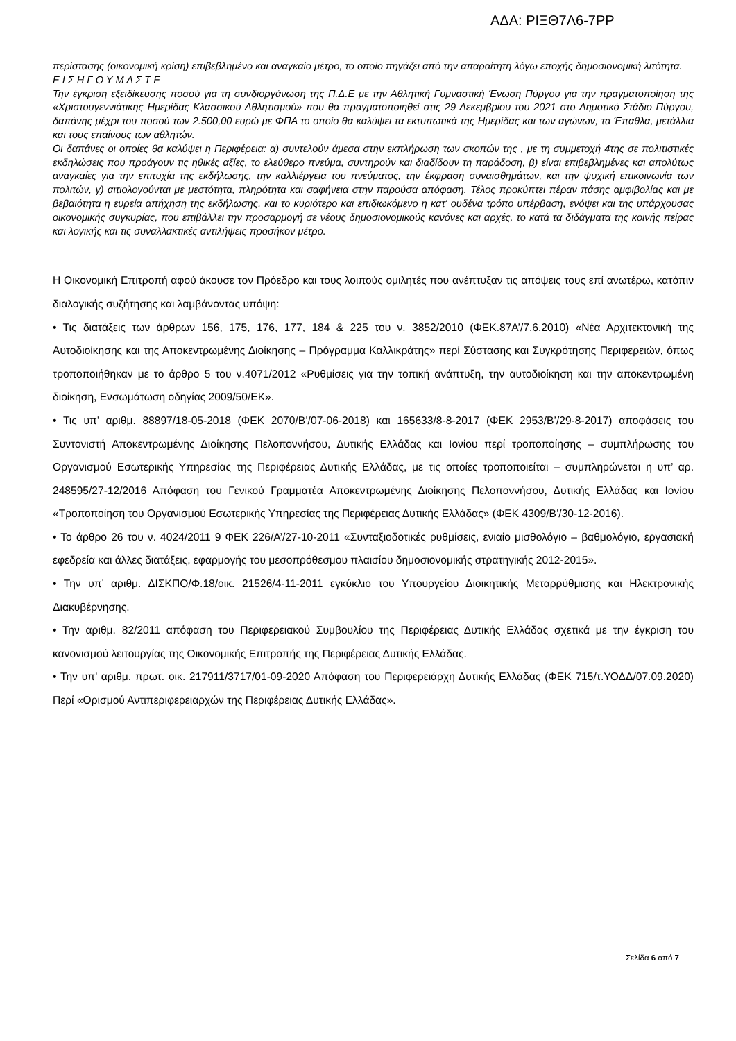ΑΔΑ: ΡΙΞΘ7Λ6-7ΡΡ
περίστασης (οικονομική κρίση) επιβεβλημένο και αναγκαίο μέτρο, το οποίο πηγάζει από την απαραίτητη λόγω εποχής δημοσιονομική λιτότητα.
Ε Ι Σ Η Γ Ο Υ Μ Α Σ Τ Ε
Την έγκριση εξειδίκευσης ποσού για τη συνδιοργάνωση της Π.Δ.Ε με την Αθλητική Γυμναστική Ένωση Πύργου για την πραγματοποίηση της «Χριστουγεννιάτικης Ημερίδας Κλασσικού Αθλητισμού» που θα πραγματοποιηθεί στις 29 Δεκεμβρίου του 2021 στο Δημοτικό Στάδιο Πύργου, δαπάνης μέχρι του ποσού των 2.500,00 ευρώ με ΦΠΑ το οποίο θα καλύψει τα εκτυπωτικά της Ημερίδας και των αγώνων, τα Έπαθλα, μετάλλια και τους επαίνους των αθλητών.
Οι δαπάνες οι οποίες θα καλύψει η Περιφέρεια: α) συντελούν άμεσα στην εκπλήρωση των σκοπών της , με τη συμμετοχή 4της σε πολιτιστικές εκδηλώσεις που προάγουν τις ηθικές αξίες, το ελεύθερο πνεύμα, συντηρούν και διαδίδουν τη παράδοση, β) είναι επιβεβλημένες και απολύτως αναγκαίες για την επιτυχία της εκδήλωσης, την καλλιέργεια του πνεύματος, την έκφραση συναισθημάτων, και την ψυχική επικοινωνία των πολιτών, γ) αιτιολογούνται με μεστότητα, πληρότητα και σαφήνεια στην παρούσα απόφαση. Τέλος προκύπτει πέραν πάσης αμφιβολίας και με βεβαιότητα η ευρεία απήχηση της εκδήλωσης, και το κυριότερο και επιδιωκόμενο η κατ' ουδένα τρόπο υπέρβαση, ενόψει και της υπάρχουσας οικονομικής συγκυρίας, που επιβάλλει την προσαρμογή σε νέους δημοσιονομικούς κανόνες και αρχές, το κατά τα διδάγματα της κοινής πείρας και λογικής και τις συναλλακτικές αντιλήψεις προσήκον μέτρο.
Η Οικονομική Επιτροπή αφού άκουσε τον Πρόεδρο και τους λοιπούς ομιλητές που ανέπτυξαν τις απόψεις τους επί ανωτέρω, κατόπιν διαλογικής συζήτησης και λαμβάνοντας υπόψη:
• Τις διατάξεις των άρθρων 156, 175, 176, 177, 184 & 225 του ν. 3852/2010 (ΦΕΚ.87Α’/7.6.2010) «Νέα Αρχιτεκτονική της Αυτοδιοίκησης και της Αποκεντρωμένης Διοίκησης – Πρόγραμμα Καλλικράτης» περί Σύστασης και Συγκρότησης Περιφερειών, όπως τροποποιήθηκαν με το άρθρο 5 του ν.4071/2012 «Ρυθμίσεις για την τοπική ανάπτυξη, την αυτοδιοίκηση και την αποκεντρωμένη διοίκηση, Ενσωμάτωση οδηγίας 2009/50/ΕΚ».
• Τις υπ’ αριθμ. 88897/18-05-2018 (ΦΕΚ 2070/Β’/07-06-2018) και 165633/8-8-2017 (ΦΕΚ 2953/Β’/29-8-2017) αποφάσεις του Συντονιστή Αποκεντρωμένης Διοίκησης Πελοποννήσου, Δυτικής Ελλάδας και Ιονίου περί τροποποίησης – συμπλήρωσης του Οργανισμού Εσωτερικής Υπηρεσίας της Περιφέρειας Δυτικής Ελλάδας, με τις οποίες τροποποιείται – συμπληρώνεται η υπ’ αρ. 248595/27-12/2016 Απόφαση του Γενικού Γραμματέα Αποκεντρωμένης Διοίκησης Πελοποννήσου, Δυτικής Ελλάδας και Ιονίου «Τροποποίηση του Οργανισμού Εσωτερικής Υπηρεσίας της Περιφέρειας Δυτικής Ελλάδας» (ΦΕΚ 4309/Β’/30-12-2016).
• Το άρθρο 26 του ν. 4024/2011 9 ΦΕΚ 226/Α’/27-10-2011 «Συνταξιοδοτικές ρυθμίσεις, ενιαίο μισθολόγιο – βαθμολόγιο, εργασιακή εφεδρεία και άλλες διατάξεις, εφαρμογής του μεσοπρόθεσμου πλαισίου δημοσιονομικής στρατηγικής 2012-2015».
• Την υπ’ αριθμ. ΔΙΣΚΠΟ/Φ.18/οικ. 21526/4-11-2011 εγκύκλιο του Υπουργείου Διοικητικής Μεταρρύθμισης και Ηλεκτρονικής Διακυβέρνησης.
• Την αριθμ. 82/2011 απόφαση του Περιφερειακού Συμβουλίου της Περιφέρειας Δυτικής Ελλάδας σχετικά με την έγκριση του κανονισμού λειτουργίας της Οικονομικής Επιτροπής της Περιφέρειας Δυτικής Ελλάδας.
• Την υπ’ αριθμ. πρωτ. οικ. 217911/3717/01-09-2020 Απόφαση του Περιφερειάρχη Δυτικής Ελλάδας (ΦΕΚ 715/τ.ΥΟΔΔ/07.09.2020) Περί «Ορισμού Αντιπεριφερειαρχών της Περιφέρειας Δυτικής Ελλάδας».
Σελίδα 6 από 7